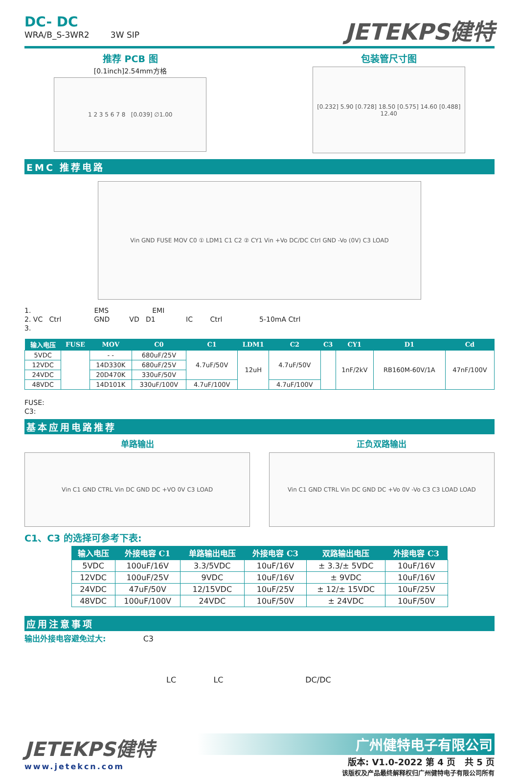DC- DC
WRA/B_S-3WR2 3W SIP
JETEKPS健特
推荐 PCB 图
[0.1inch]2.54mm方格
1 2 3 5 6 7 8 [0.039] ∅1.00
包装管尺寸图
[0.232] 5.90 [0.728] 18.50 [0.575] 14.60 [0.488] 12.40
EMC 推荐电路
Vin GND FUSE MOV C0 ① LDM1 C1 C2 ② CY1 Vin +Vo DC/DC Ctrl GND -Vo (0V) C3 LOAD
1. EMS EMI
2. VC Ctrl GND VD D1 IC Ctrl 5-10mA Ctrl
3.
| 输入电压 | FUSE | MOV | C0 | C1 | LDM1 | C2 | C3 | CY1 | D1 | Cd |
| --- | --- | --- | --- | --- | --- | --- | --- | --- | --- | --- |
| 5VDC | | - - | 680uF/25V | 4.7uF/50V | 12uH | 4.7uF/50V | | 1nF/2kV | RB160M-60V/1A | 47nF/100V |
| 12VDC | | 14D330K | 680uF/25V | | | | | | | |
| 24VDC | | 20D470K | 330uF/50V | | | | | | | |
| 48VDC | | 14D101K | 330uF/100V | 4.7uF/100V | | 4.7uF/100V | | | | |
FUSE:
C3:
基本应用电路推荐
单路输出
Vin C1 GND CTRL Vin DC GND DC +VO 0V C3 LOAD
正负双路输出
Vin C1 GND CTRL Vin DC GND DC +Vo 0V -Vo C3 C3 LOAD LOAD
C1、C3 的选择可参考下表:
| 输入电压 | 外接电容 C1 | 单路输出电压 | 外接电容 C3 | 双路输出电压 | 外接电容 C3 |
| --- | --- | --- | --- | --- | --- |
| 5VDC | 100uF/16V | 3.3/5VDC | 10uF/16V | ± 3.3/± 5VDC | 10uF/16V |
| 12VDC | 100uF/25V | 9VDC | 10uF/16V | ± 9VDC | 10uF/16V |
| 24VDC | 47uF/50V | 12/15VDC | 10uF/25V | ± 12/± 15VDC | 10uF/25V |
| 48VDC | 100uF/100V | 24VDC | 10uF/50V | ± 24VDC | 10uF/50V |
应用注意事项
输出外接电容避免过大: C3
LC LC DC/DC
JETEKPS健特
www.jetekcn.com
广州健特电子有限公司
版本: V1.0-2022 第 4 页 共 5 页
该版权及产品最终解释权归广州健特电子有限公司所有